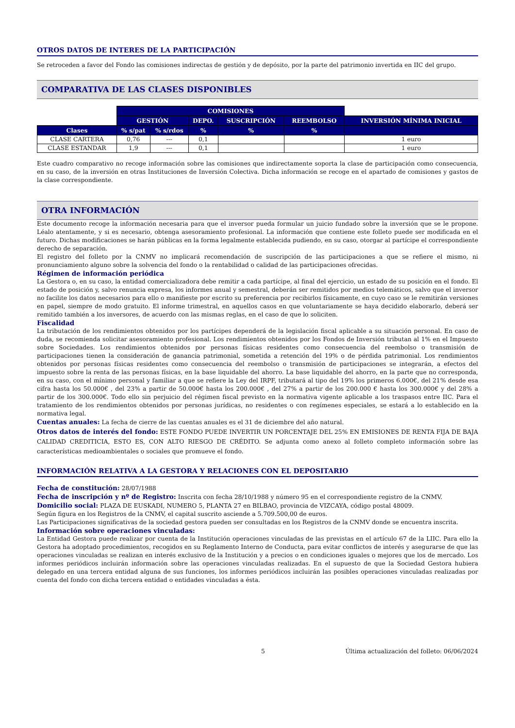OTROS DATOS DE INTERES DE LA PARTICIPACIÓN
Se retroceden a favor del Fondo las comisiones indirectas de gestión y de depósito, por la parte del patrimonio invertida en IIC del grupo.
COMPARATIVA DE LAS CLASES DISPONIBLES
| | COMISIONES | | | | | |
| | GESTIÓN | | DEPO. | SUSCRIPCIÓN | REEMBOLSO | INVERSIÓN MÍNIMA INICIAL |
| Clases | % s/pat | % s/rdos | % | % | % | |
| CLASE CARTERA | 0,76 | --- | 0,1 | | | 1 euro |
| CLASE ESTANDAR | 1,9 | --- | 0,1 | | | 1 euro |
Este cuadro comparativo no recoge información sobre las comisiones que indirectamente soporta la clase de participación como consecuencia, en su caso, de la inversión en otras Instituciones de Inversión Colectiva. Dicha información se recoge en el apartado de comisiones y gastos de la clase correspondiente.
OTRA INFORMACIÓN
Este documento recoge la información necesaria para que el inversor pueda formular un juicio fundado sobre la inversión que se le propone. Léalo atentamente, y si es necesario, obtenga asesoramiento profesional. La información que contiene este folleto puede ser modificada en el futuro. Dichas modificaciones se harán públicas en la forma legalmente establecida pudiendo, en su caso, otorgar al partícipe el correspondiente derecho de separación.
El registro del folleto por la CNMV no implicará recomendación de suscripción de las participaciones a que se refiere el mismo, ni pronunciamiento alguno sobre la solvencia del fondo o la rentabilidad o calidad de las participaciones ofrecidas.
Régimen de información periódica
La Gestora o, en su caso, la entidad comercializadora debe remitir a cada partícipe, al final del ejercicio, un estado de su posición en el fondo. El estado de posición y, salvo renuncia expresa, los informes anual y semestral, deberán ser remitidos por medios telemáticos, salvo que el inversor no facilite los datos necesarios para ello o manifieste por escrito su preferencia por recibirlos físicamente, en cuyo caso se le remitirán versiones en papel, siempre de modo gratuito. El informe trimestral, en aquellos casos en que voluntariamente se haya decidido elaborarlo, deberá ser remitido también a los inversores, de acuerdo con las mismas reglas, en el caso de que lo soliciten.
Fiscalidad
La tributación de los rendimientos obtenidos por los partícipes dependerá de la legislación fiscal aplicable a su situación personal. En caso de duda, se recomienda solicitar asesoramiento profesional. Los rendimientos obtenidos por los Fondos de Inversión tributan al 1% en el Impuesto sobre Sociedades. Los rendimientos obtenidos por personas físicas residentes como consecuencia del reembolso o transmisión de participaciones tienen la consideración de ganancia patrimonial, sometida a retención del 19% o de pérdida patrimonial. Los rendimientos obtenidos por personas físicas residentes como consecuencia del reembolso o transmisión de participaciones se integrarán, a efectos del impuesto sobre la renta de las personas físicas, en la base liquidable del ahorro. La base liquidable del ahorro, en la parte que no corresponda, en su caso, con el mínimo personal y familiar a que se refiere la Ley del IRPF, tributará al tipo del 19% los primeros 6.000€, del 21% desde esa cifra hasta los 50.000€ , del 23% a partir de 50.000€ hasta los 200.000€ , del 27% a partir de los 200.000 € hasta los 300.000€ y del 28% a partir de los 300.000€. Todo ello sin perjuicio del régimen fiscal previsto en la normativa vigente aplicable a los traspasos entre IIC. Para el tratamiento de los rendimientos obtenidos por personas jurídicas, no residentes o con regímenes especiales, se estará a lo establecido en la normativa legal.
Cuentas anuales: La fecha de cierre de las cuentas anuales es el 31 de diciembre del año natural.
Otros datos de interés del fondo: ESTE FONDO PUEDE INVERTIR UN PORCENTAJE DEL 25% EN EMISIONES DE RENTA FIJA DE BAJA CALIDAD CREDITICIA, ESTO ES, CON ALTO RIESGO DE CRÉDITO. Se adjunta como anexo al folleto completo información sobre las características medioambientales o sociales que promueve el fondo.
INFORMACIÓN RELATIVA A LA GESTORA Y RELACIONES CON EL DEPOSITARIO
Fecha de constitución: 28/07/1988
Fecha de inscripción y nº de Registro: Inscrita con fecha 28/10/1988 y número 95 en el correspondiente registro de la CNMV.
Domicilio social: PLAZA DE EUSKADI, NUMERO 5, PLANTA 27 en BILBAO, provincia de VIZCAYA, código postal 48009.
Según figura en los Registros de la CNMV, el capital suscrito asciende a 5.709.500,00 de euros.
Las Participaciones significativas de la sociedad gestora pueden ser consultadas en los Registros de la CNMV donde se encuentra inscrita.
Información sobre operaciones vinculadas:
La Entidad Gestora puede realizar por cuenta de la Institución operaciones vinculadas de las previstas en el artículo 67 de la LIIC. Para ello la Gestora ha adoptado procedimientos, recogidos en su Reglamento Interno de Conducta, para evitar conflictos de interés y asegurarse de que las operaciones vinculadas se realizan en interés exclusivo de la Institución y a precios o en condiciones iguales o mejores que los de mercado. Los informes periódicos incluirán información sobre las operaciones vinculadas realizadas. En el supuesto de que la Sociedad Gestora hubiera delegado en una tercera entidad alguna de sus funciones, los informes periódicos incluirán las posibles operaciones vinculadas realizadas por cuenta del fondo con dicha tercera entidad o entidades vinculadas a ésta.
5 Última actualización del folleto: 06/06/2024